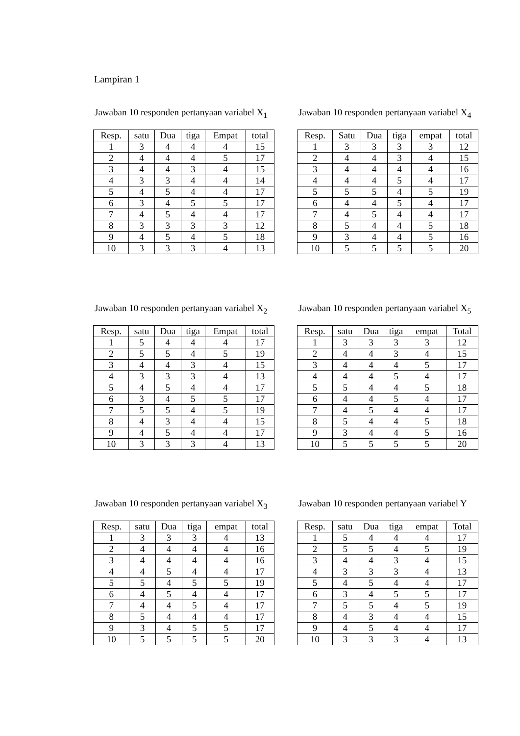Lampiran 1
Jawaban 10 responden pertanyaan variabel X<sub>1</sub>
| Resp. | satu | Dua | tiga | Empat | total |
| --- | --- | --- | --- | --- | --- |
| 1 | 3 | 4 | 4 | 4 | 15 |
| 2 | 4 | 4 | 4 | 5 | 17 |
| 3 | 4 | 4 | 3 | 4 | 15 |
| 4 | 3 | 3 | 4 | 4 | 14 |
| 5 | 4 | 5 | 4 | 4 | 17 |
| 6 | 3 | 4 | 5 | 5 | 17 |
| 7 | 4 | 5 | 4 | 4 | 17 |
| 8 | 3 | 3 | 3 | 3 | 12 |
| 9 | 4 | 5 | 4 | 5 | 18 |
| 10 | 3 | 3 | 3 | 4 | 13 |
Jawaban 10 responden pertanyaan variabel X<sub>4</sub>
| Resp. | Satu | Dua | tiga | empat | total |
| --- | --- | --- | --- | --- | --- |
| 1 | 3 | 3 | 3 | 3 | 12 |
| 2 | 4 | 4 | 3 | 4 | 15 |
| 3 | 4 | 4 | 4 | 4 | 16 |
| 4 | 4 | 4 | 5 | 4 | 17 |
| 5 | 5 | 5 | 4 | 5 | 19 |
| 6 | 4 | 4 | 5 | 4 | 17 |
| 7 | 4 | 5 | 4 | 4 | 17 |
| 8 | 5 | 4 | 4 | 5 | 18 |
| 9 | 3 | 4 | 4 | 5 | 16 |
| 10 | 5 | 5 | 5 | 5 | 20 |
Jawaban 10 responden pertanyaan variabel X<sub>2</sub>
| Resp. | satu | Dua | tiga | Empat | total |
| --- | --- | --- | --- | --- | --- |
| 1 | 5 | 4 | 4 | 4 | 17 |
| 2 | 5 | 5 | 4 | 5 | 19 |
| 3 | 4 | 4 | 3 | 4 | 15 |
| 4 | 3 | 3 | 3 | 4 | 13 |
| 5 | 4 | 5 | 4 | 4 | 17 |
| 6 | 3 | 4 | 5 | 5 | 17 |
| 7 | 5 | 5 | 4 | 5 | 19 |
| 8 | 4 | 3 | 4 | 4 | 15 |
| 9 | 4 | 5 | 4 | 4 | 17 |
| 10 | 3 | 3 | 3 | 4 | 13 |
Jawaban 10 responden pertanyaan variabel X<sub>5</sub>
| Resp. | satu | Dua | tiga | empat | Total |
| --- | --- | --- | --- | --- | --- |
| 1 | 3 | 3 | 3 | 3 | 12 |
| 2 | 4 | 4 | 3 | 4 | 15 |
| 3 | 4 | 4 | 4 | 5 | 17 |
| 4 | 4 | 4 | 5 | 4 | 17 |
| 5 | 5 | 4 | 4 | 5 | 18 |
| 6 | 4 | 4 | 5 | 4 | 17 |
| 7 | 4 | 5 | 4 | 4 | 17 |
| 8 | 5 | 4 | 4 | 5 | 18 |
| 9 | 3 | 4 | 4 | 5 | 16 |
| 10 | 5 | 5 | 5 | 5 | 20 |
Jawaban 10 responden pertanyaan variabel X<sub>3</sub>
| Resp. | satu | Dua | tiga | empat | total |
| --- | --- | --- | --- | --- | --- |
| 1 | 3 | 3 | 3 | 4 | 13 |
| 2 | 4 | 4 | 4 | 4 | 16 |
| 3 | 4 | 4 | 4 | 4 | 16 |
| 4 | 4 | 5 | 4 | 4 | 17 |
| 5 | 5 | 4 | 5 | 5 | 19 |
| 6 | 4 | 5 | 4 | 4 | 17 |
| 7 | 4 | 4 | 5 | 4 | 17 |
| 8 | 5 | 4 | 4 | 4 | 17 |
| 9 | 3 | 4 | 5 | 5 | 17 |
| 10 | 5 | 5 | 5 | 5 | 20 |
Jawaban 10 responden pertanyaan variabel Y
| Resp. | satu | Dua | tiga | empat | Total |
| --- | --- | --- | --- | --- | --- |
| 1 | 5 | 4 | 4 | 4 | 17 |
| 2 | 5 | 5 | 4 | 5 | 19 |
| 3 | 4 | 4 | 3 | 4 | 15 |
| 4 | 3 | 3 | 3 | 4 | 13 |
| 5 | 4 | 5 | 4 | 4 | 17 |
| 6 | 3 | 4 | 5 | 5 | 17 |
| 7 | 5 | 5 | 4 | 5 | 19 |
| 8 | 4 | 3 | 4 | 4 | 15 |
| 9 | 4 | 5 | 4 | 4 | 17 |
| 10 | 3 | 3 | 3 | 4 | 13 |